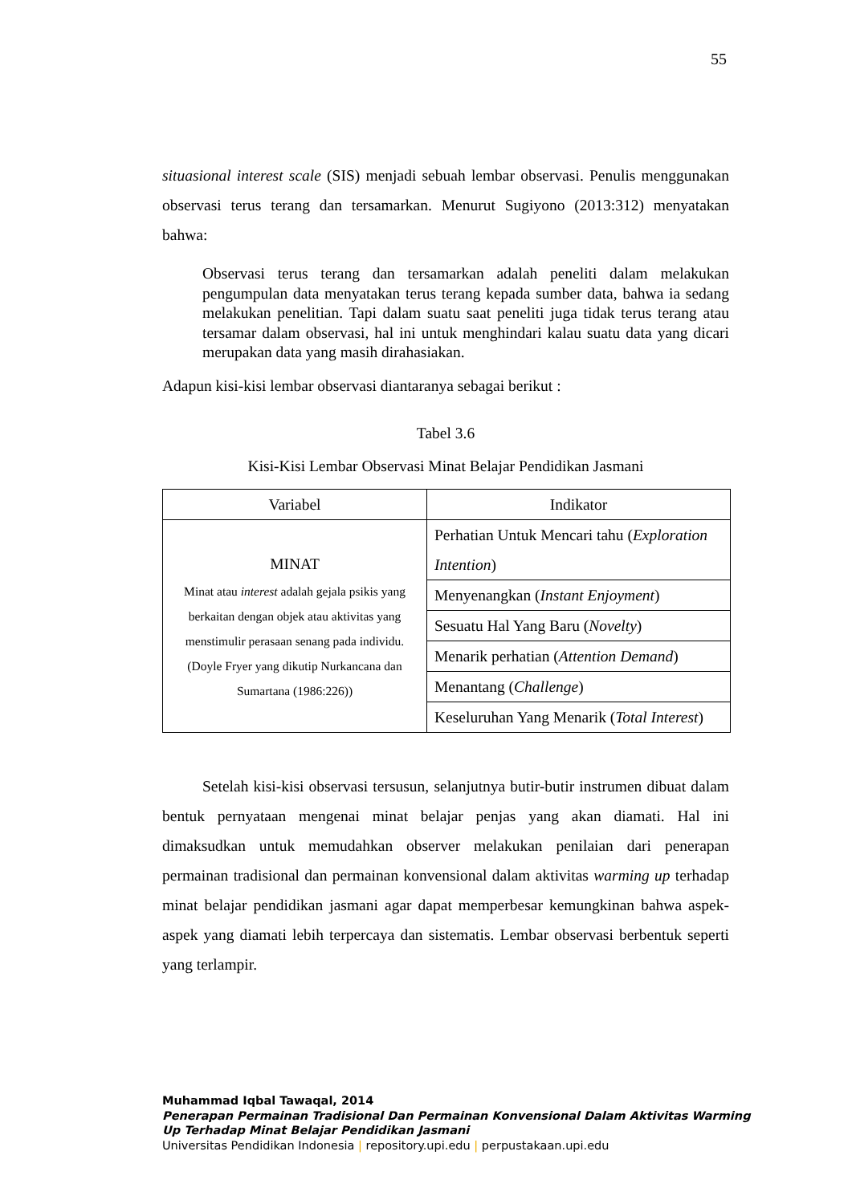55
situasional interest scale (SIS) menjadi sebuah lembar observasi. Penulis menggunakan observasi terus terang dan tersamarkan. Menurut Sugiyono (2013:312) menyatakan bahwa:
Observasi terus terang dan tersamarkan adalah peneliti dalam melakukan pengumpulan data menyatakan terus terang kepada sumber data, bahwa ia sedang melakukan penelitian. Tapi dalam suatu saat peneliti juga tidak terus terang atau tersamar dalam observasi, hal ini untuk menghindari kalau suatu data yang dicari merupakan data yang masih dirahasiakan.
Adapun kisi-kisi lembar observasi diantaranya sebagai berikut :
Tabel 3.6
Kisi-Kisi Lembar Observasi Minat Belajar Pendidikan Jasmani
| Variabel | Indikator |
| --- | --- |
| MINAT Minat atau interest adalah gejala psikis yang berkaitan dengan objek atau aktivitas yang menstimulir perasaan senang pada individu. (Doyle Fryer yang dikutip Nurkancana dan Sumartana (1986:226)) | Perhatian Untuk Mencari tahu ( Exploration Intention ) |
| | Menyenangkan ( Instant Enjoyment ) |
| | Sesuatu Hal Yang Baru ( Novelty ) |
| | Menarik perhatian ( Attention Demand ) |
| | Menantang ( Challenge ) |
| | Keseluruhan Yang Menarik ( Total Interest ) |
Setelah kisi-kisi observasi tersusun, selanjutnya butir-butir instrumen dibuat dalam bentuk pernyataan mengenai minat belajar penjas yang akan diamati. Hal ini dimaksudkan untuk memudahkan observer melakukan penilaian dari penerapan permainan tradisional dan permainan konvensional dalam aktivitas warming up terhadap minat belajar pendidikan jasmani agar dapat memperbesar kemungkinan bahwa aspek-aspek yang diamati lebih terpercaya dan sistematis. Lembar observasi berbentuk seperti yang terlampir.
Muhammad Iqbal Tawaqal, 2014
Penerapan Permainan Tradisional Dan Permainan Konvensional Dalam Aktivitas Warming
Up Terhadap Minat Belajar Pendidikan Jasmani
Universitas Pendidikan Indonesia | repository.upi.edu | perpustakaan.upi.edu